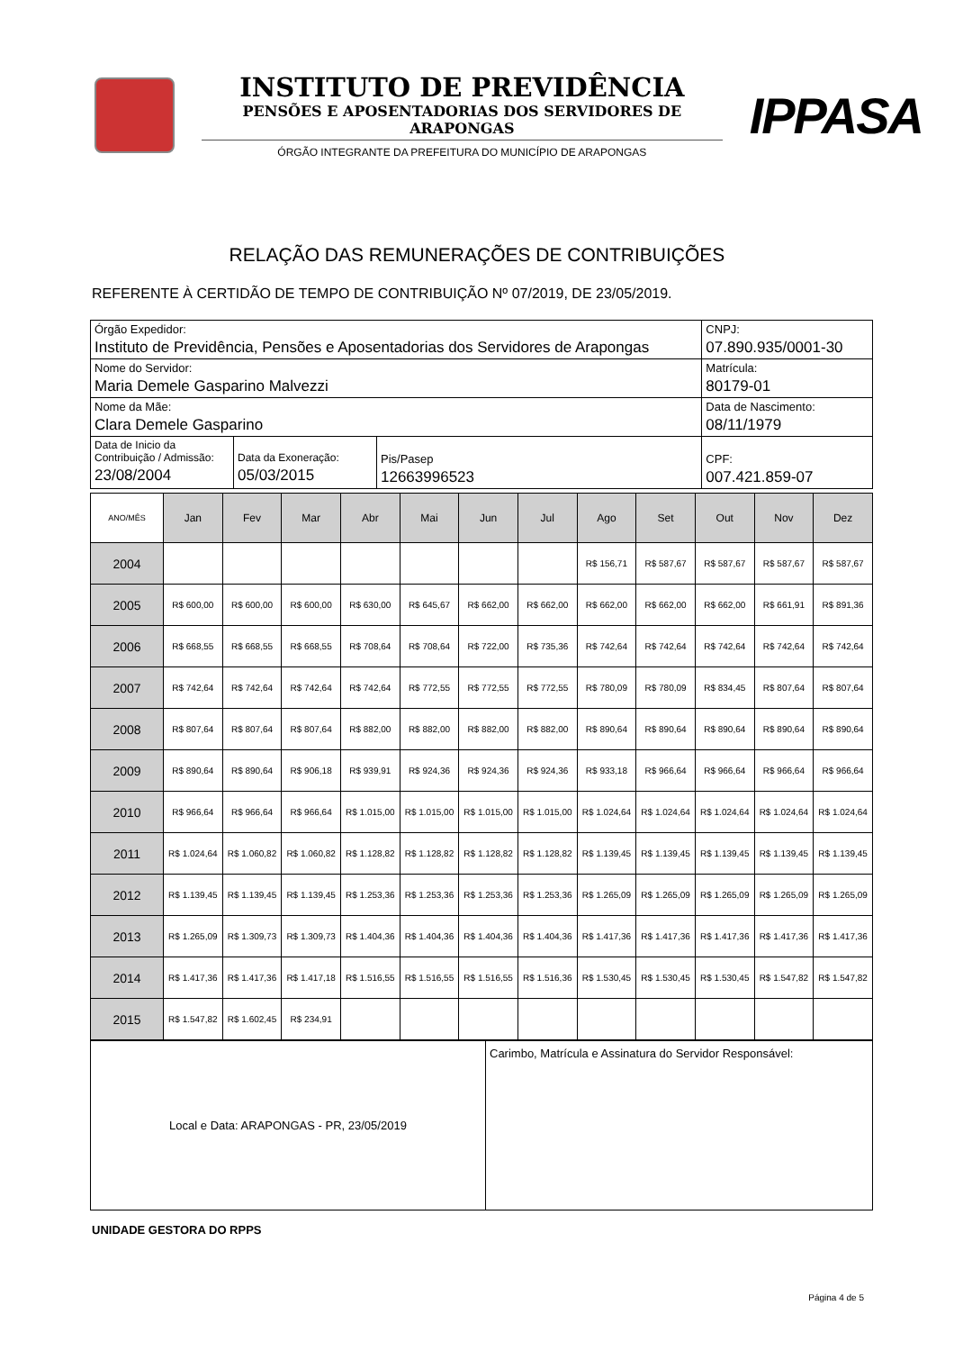INSTITUTO DE PREVIDÊNCIA
PENSÕES E APOSENTADORIAS DOS SERVIDORES DE ARAPONGAS
ÓRGÃO INTEGRANTE DA PREFEITURA DO MUNICÍPIO DE ARAPONGAS
IPPASA
RELAÇÃO DAS REMUNERAÇÕES DE CONTRIBUIÇÕES
REFERENTE À CERTIDÃO DE TEMPO DE CONTRIBUIÇÃO Nº 07/2019, DE 23/05/2019.
| Órgão Expedidor: Instituto de Previdência, Pensões e Aposentadorias dos Servidores de Arapongas | | | CNPJ: 07.890.935/0001-30 |
| Nome do Servidor: Maria Demele Gasparino Malvezzi | | | Matrícula: 80179-01 |
| Nome da Mãe: Clara Demele Gasparino | | | Data de Nascimento: 08/11/1979 |
| Data de Inicio da Contribuição / Admissão: 23/08/2004 | Data da Exoneração: 05/03/2015 | Pis/Pasep 12663996523 | CPF: 007.421.859-07 |
| ANO/MÊS | Jan | Fev | Mar | Abr | Mai | Jun | Jul | Ago | Set | Out | Nov | Dez |
| --- | --- | --- | --- | --- | --- | --- | --- | --- | --- | --- | --- | --- |
| 2004 | | | | | | | | R$ 156,71 | R$ 587,67 | R$ 587,67 | R$ 587,67 | R$ 587,67 |
| 2005 | R$ 600,00 | R$ 600,00 | R$ 600,00 | R$ 630,00 | R$ 645,67 | R$ 662,00 | R$ 662,00 | R$ 662,00 | R$ 662,00 | R$ 662,00 | R$ 661,91 | R$ 891,36 |
| 2006 | R$ 668,55 | R$ 668,55 | R$ 668,55 | R$ 708,64 | R$ 708,64 | R$ 722,00 | R$ 735,36 | R$ 742,64 | R$ 742,64 | R$ 742,64 | R$ 742,64 | R$ 742,64 |
| 2007 | R$ 742,64 | R$ 742,64 | R$ 742,64 | R$ 742,64 | R$ 772,55 | R$ 772,55 | R$ 772,55 | R$ 780,09 | R$ 780,09 | R$ 834,45 | R$ 807,64 | R$ 807,64 |
| 2008 | R$ 807,64 | R$ 807,64 | R$ 807,64 | R$ 882,00 | R$ 882,00 | R$ 882,00 | R$ 882,00 | R$ 890,64 | R$ 890,64 | R$ 890,64 | R$ 890,64 | R$ 890,64 |
| 2009 | R$ 890,64 | R$ 890,64 | R$ 906,18 | R$ 939,91 | R$ 924,36 | R$ 924,36 | R$ 924,36 | R$ 933,18 | R$ 966,64 | R$ 966,64 | R$ 966,64 | R$ 966,64 |
| 2010 | R$ 966,64 | R$ 966,64 | R$ 966,64 | R$ 1.015,00 | R$ 1.015,00 | R$ 1.015,00 | R$ 1.015,00 | R$ 1.024,64 | R$ 1.024,64 | R$ 1.024,64 | R$ 1.024,64 | R$ 1.024,64 |
| 2011 | R$ 1.024,64 | R$ 1.060,82 | R$ 1.060,82 | R$ 1.128,82 | R$ 1.128,82 | R$ 1.128,82 | R$ 1.128,82 | R$ 1.139,45 | R$ 1.139,45 | R$ 1.139,45 | R$ 1.139,45 | R$ 1.139,45 |
| 2012 | R$ 1.139,45 | R$ 1.139,45 | R$ 1.139,45 | R$ 1.253,36 | R$ 1.253,36 | R$ 1.253,36 | R$ 1.253,36 | R$ 1.265,09 | R$ 1.265,09 | R$ 1.265,09 | R$ 1.265,09 | R$ 1.265,09 |
| 2013 | R$ 1.265,09 | R$ 1.309,73 | R$ 1.309,73 | R$ 1.404,36 | R$ 1.404,36 | R$ 1.404,36 | R$ 1.404,36 | R$ 1.417,36 | R$ 1.417,36 | R$ 1.417,36 | R$ 1.417,36 | R$ 1.417,36 |
| 2014 | R$ 1.417,36 | R$ 1.417,36 | R$ 1.417,18 | R$ 1.516,55 | R$ 1.516,55 | R$ 1.516,55 | R$ 1.516,36 | R$ 1.530,45 | R$ 1.530,45 | R$ 1.530,45 | R$ 1.547,82 | R$ 1.547,82 |
| 2015 | R$ 1.547,82 | R$ 1.602,45 | R$ 234,91 | | | | | | | | | |
| Local e Data: ARAPONGAS - PR, 23/05/2019 | Carimbo, Matrícula e Assinatura do Servidor Responsável: |
UNIDADE GESTORA DO RPPS
Página 4 de 5